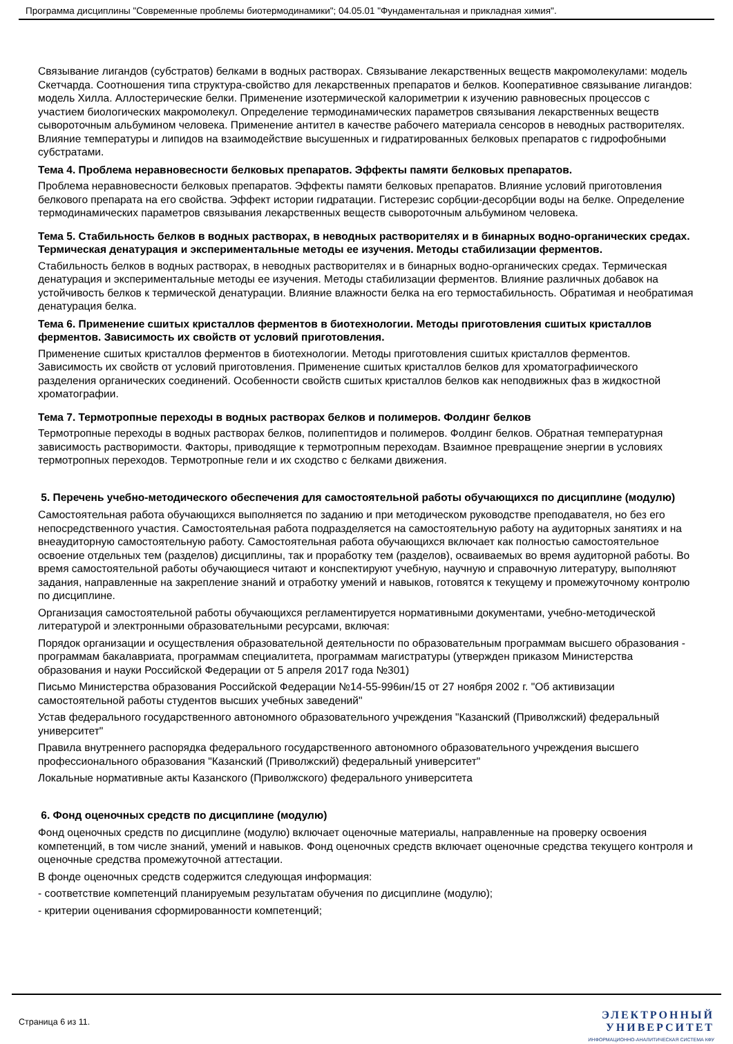Программа дисциплины "Современные проблемы биотермодинамики"; 04.05.01 "Фундаментальная и прикладная химия".
Связывание лигандов (субстратов) белками в водных растворах. Связывание лекарственных веществ макромолекулами: модель Скетчарда. Соотношения типа структура-свойство для лекарственных препаратов и белков. Кооперативное связывание лигандов: модель Хилла. Аллостерические белки. Применение изотермической калориметрии к изучению равновесных процессов с участием биологических макромолекул. Определение термодинамических параметров связывания лекарственных веществ сывороточным альбумином человека. Применение антител в качестве рабочего материала сенсоров в неводных растворителях. Влияние температуры и липидов на взаимодействие высушенных и гидратированных белковых препаратов с гидрофобными субстратами.
Тема 4. Проблема неравновесности белковых препаратов. Эффекты памяти белковых препаратов.
Проблема неравновесности белковых препаратов. Эффекты памяти белковых препаратов. Влияние условий приготовления белкового препарата на его свойства. Эффект истории гидратации. Гистерезис сорбции-десорбции воды на белке. Определение термодинамических параметров связывания лекарственных веществ сывороточным альбумином человека.
Тема 5. Стабильность белков в водных растворах, в неводных растворителях и в бинарных водно-органических средах. Термическая денатурация и экспериментальные методы ее изучения. Методы стабилизации ферментов.
Стабильность белков в водных растворах, в неводных растворителях и в бинарных водно-органических средах. Термическая денатурация и экспериментальные методы ее изучения. Методы стабилизации ферментов. Влияние различных добавок на устойчивость белков к термической денатурации. Влияние влажности белка на его термостабильность. Обратимая и необратимая денатурация белка.
Тема 6. Применение сшитых кристаллов ферментов в биотехнологии. Методы приготовления сшитых кристаллов ферментов. Зависимость их свойств от условий приготовления.
Применение сшитых кристаллов ферментов в биотехнологии. Методы приготовления сшитых кристаллов ферментов. Зависимость их свойств от условий приготовления. Применение сшитых кристаллов белков для хроматографиического разделения органических соединений. Особенности свойств сшитых кристаллов белков как неподвижных фаз в жидкостной хроматографии.
Тема 7. Термотропные переходы в водных растворах белков и полимеров. Фолдинг белков
Термотропные переходы в водных растворах белков, полипептидов и полимеров. Фолдинг белков. Обратная температурная зависимость растворимости. Факторы, приводящие к термотропным переходам. Взаимное превращение энергии в условиях термотропных переходов. Термотропные гели и их сходство с белками движения.
5. Перечень учебно-методического обеспечения для самостоятельной работы обучающихся по дисциплине (модулю)
Самостоятельная работа обучающихся выполняется по заданию и при методическом руководстве преподавателя, но без его непосредственного участия. Самостоятельная работа подразделяется на самостоятельную работу на аудиторных занятиях и на внеаудиторную самостоятельную работу. Самостоятельная работа обучающихся включает как полностью самостоятельное освоение отдельных тем (разделов) дисциплины, так и проработку тем (разделов), осваиваемых во время аудиторной работы. Во время самостоятельной работы обучающиеся читают и конспектируют учебную, научную и справочную литературу, выполняют задания, направленные на закрепление знаний и отработку умений и навыков, готовятся к текущему и промежуточному контролю по дисциплине.
Организация самостоятельной работы обучающихся регламентируется нормативными документами, учебно-методической литературой и электронными образовательными ресурсами, включая:
Порядок организации и осуществления образовательной деятельности по образовательным программам высшего образования - программам бакалавриата, программам специалитета, программам магистратуры (утвержден приказом Министерства образования и науки Российской Федерации от 5 апреля 2017 года №301)
Письмо Министерства образования Российской Федерации №14-55-996ин/15 от 27 ноября 2002 г. "Об активизации самостоятельной работы студентов высших учебных заведений"
Устав федерального государственного автономного образовательного учреждения "Казанский (Приволжский) федеральный университет"
Правила внутреннего распорядка федерального государственного автономного образовательного учреждения высшего профессионального образования "Казанский (Приволжский) федеральный университет"
Локальные нормативные акты Казанского (Приволжского) федерального университета
6. Фонд оценочных средств по дисциплине (модулю)
Фонд оценочных средств по дисциплине (модулю) включает оценочные материалы, направленные на проверку освоения компетенций, в том числе знаний, умений и навыков. Фонд оценочных средств включает оценочные средства текущего контроля и оценочные средства промежуточной аттестации.
В фонде оценочных средств содержится следующая информация:
- соответствие компетенций планируемым результатам обучения по дисциплине (модулю);
- критерии оценивания сформированности компетенций;
Страница 6 из 11.
ЭЛЕКТРОННЫЙ
УНИВЕРСИТЕТ
ИНФОРМАЦИОННО-АНАЛИТИЧЕСКАЯ СИСТЕМА КФУ